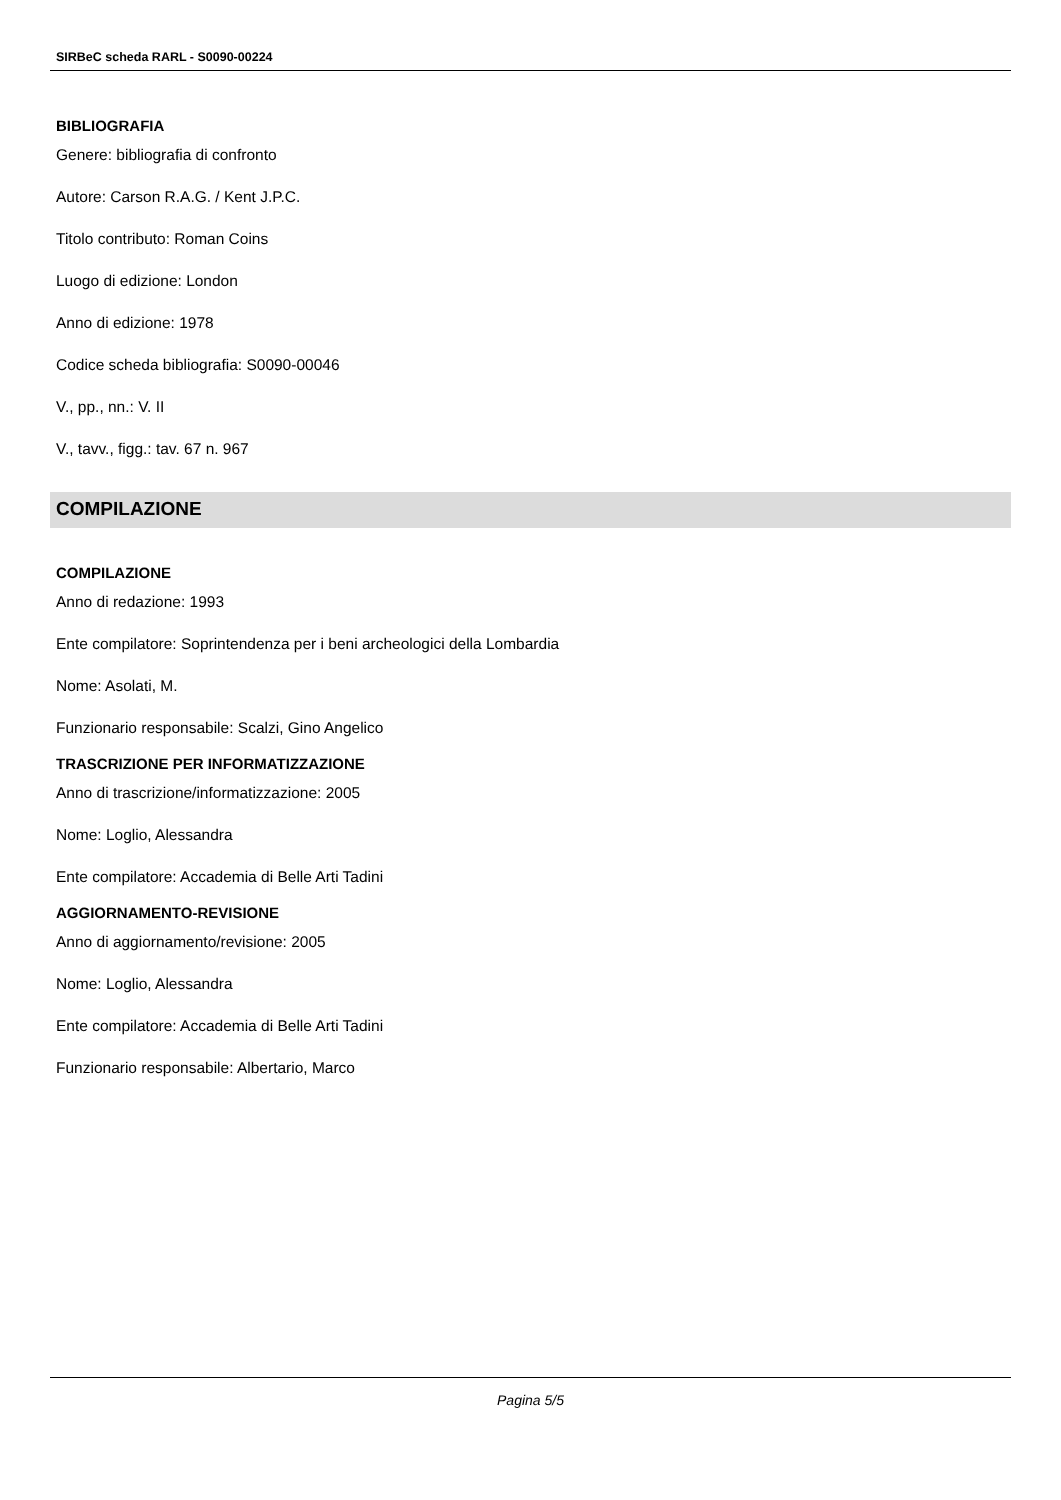SIRBeC scheda RARL - S0090-00224
BIBLIOGRAFIA
Genere: bibliografia di confronto
Autore: Carson R.A.G. / Kent J.P.C.
Titolo contributo: Roman Coins
Luogo di edizione: London
Anno di edizione: 1978
Codice scheda bibliografia: S0090-00046
V., pp., nn.: V. II
V., tavv., figg.: tav. 67 n. 967
COMPILAZIONE
COMPILAZIONE
Anno di redazione: 1993
Ente compilatore: Soprintendenza per i beni archeologici della Lombardia
Nome: Asolati, M.
Funzionario responsabile: Scalzi, Gino Angelico
TRASCRIZIONE PER INFORMATIZZAZIONE
Anno di trascrizione/informatizzazione: 2005
Nome: Loglio, Alessandra
Ente compilatore: Accademia di Belle Arti Tadini
AGGIORNAMENTO-REVISIONE
Anno di aggiornamento/revisione: 2005
Nome: Loglio, Alessandra
Ente compilatore: Accademia di Belle Arti Tadini
Funzionario responsabile: Albertario, Marco
Pagina 5/5